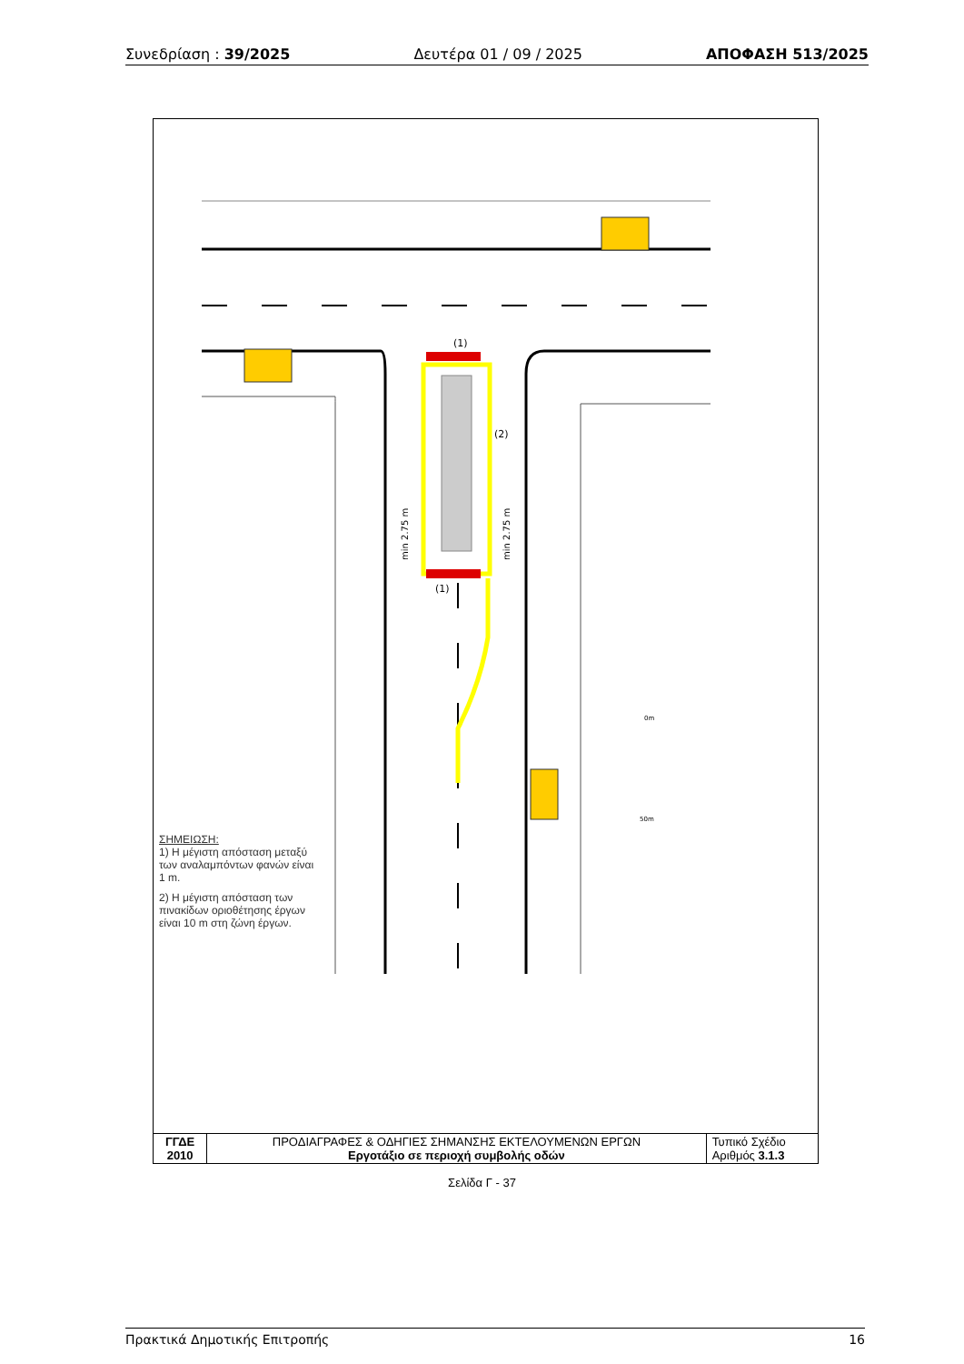Συνεδρίαση : 39/2025 Δευτέρα 01 / 09 / 2025 ΑΠΟΦΑΣΗ 513/2025
(1)
(1)
(2)
0m
50m
min 2.75 m
min 2.75 m
ΣΗΜΕΙΩΣΗ:
1) Η μέγιστη απόσταση μεταξύ των αναλαμπόντων φανών είναι 1 m.
2) Η μέγιστη απόσταση των πινακίδων οριοθέτησης έργων είναι 10 m στη ζώνη έργων.
| ΓΓΔΕ 2010 | ΠΡΟΔΙΑΓΡΑΦΕΣ & ΟΔΗΓΙΕΣ ΣΗΜΑΝΣΗΣ ΕΚΤΕΛΟΥΜΕΝΩΝ ΕΡΓΩΝ Εργοτάξιο σε περιοχή συμβολής οδών | Τυπικό Σχέδιο Αριθμός 3.1.3 |
Σελίδα Γ - 37
Πρακτικά Δημοτικής Επιτροπής 16